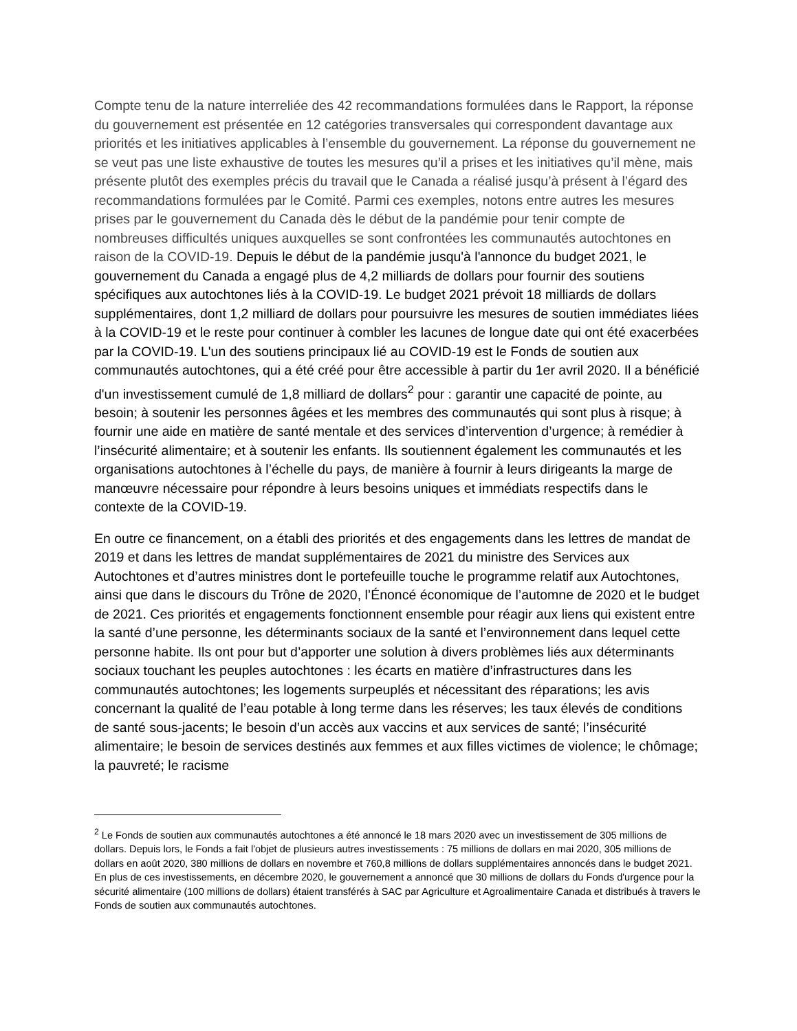Compte tenu de la nature interreliée des 42 recommandations formulées dans le Rapport, la réponse du gouvernement est présentée en 12 catégories transversales qui correspondent davantage aux priorités et les initiatives applicables à l’ensemble du gouvernement. La réponse du gouvernement ne se veut pas une liste exhaustive de toutes les mesures qu’il a prises et les initiatives qu’il mène, mais présente plutôt des exemples précis du travail que le Canada a réalisé jusqu’à présent à l’égard des recommandations formulées par le Comité. Parmi ces exemples, notons entre autres les mesures prises par le gouvernement du Canada dès le début de la pandémie pour tenir compte de nombreuses difficultés uniques auxquelles se sont confrontées les communautés autochtones en raison de la COVID-19. Depuis le début de la pandémie jusqu'à l'annonce du budget 2021, le gouvernement du Canada a engagé plus de 4,2 milliards de dollars pour fournir des soutiens spécifiques aux autochtones liés à la COVID-19. Le budget 2021 prévoit 18 milliards de dollars supplémentaires, dont 1,2 milliard de dollars pour poursuivre les mesures de soutien immédiates liées à la COVID-19 et le reste pour continuer à combler les lacunes de longue date qui ont été exacerbées par la COVID-19. L'un des soutiens principaux lié au COVID-19 est le Fonds de soutien aux communautés autochtones, qui a été créé pour être accessible à partir du 1er avril 2020. Il a bénéficié d'un investissement cumulé de 1,8 milliard de dollars<sup>2</sup> pour : garantir une capacité de pointe, au besoin; à soutenir les personnes âgées et les membres des communautés qui sont plus à risque; à fournir une aide en matière de santé mentale et des services d’intervention d’urgence; à remédier à l’insécurité alimentaire; et à soutenir les enfants. Ils soutiennent également les communautés et les organisations autochtones à l’échelle du pays, de manière à fournir à leurs dirigeants la marge de manœuvre nécessaire pour répondre à leurs besoins uniques et immédiats respectifs dans le contexte de la COVID-19.
En outre ce financement, on a établi des priorités et des engagements dans les lettres de mandat de 2019 et dans les lettres de mandat supplémentaires de 2021 du ministre des Services aux Autochtones et d’autres ministres dont le portefeuille touche le programme relatif aux Autochtones, ainsi que dans le discours du Trône de 2020, l’Énoncé économique de l’automne de 2020 et le budget de 2021. Ces priorités et engagements fonctionnent ensemble pour réagir aux liens qui existent entre la santé d’une personne, les déterminants sociaux de la santé et l’environnement dans lequel cette personne habite. Ils ont pour but d’apporter une solution à divers problèmes liés aux déterminants sociaux touchant les peuples autochtones : les écarts en matière d’infrastructures dans les communautés autochtones; les logements surpeuplés et nécessitant des réparations; les avis concernant la qualité de l’eau potable à long terme dans les réserves; les taux élevés de conditions de santé sous-jacents; le besoin d’un accès aux vaccins et aux services de santé; l’insécurité alimentaire; le besoin de services destinés aux femmes et aux filles victimes de violence; le chômage; la pauvreté; le racisme
<sup>2</sup> Le Fonds de soutien aux communautés autochtones a été annoncé le 18 mars 2020 avec un investissement de 305 millions de dollars. Depuis lors, le Fonds a fait l'objet de plusieurs autres investissements : 75 millions de dollars en mai 2020, 305 millions de dollars en août 2020, 380 millions de dollars en novembre et 760,8 millions de dollars supplémentaires annoncés dans le budget 2021. En plus de ces investissements, en décembre 2020, le gouvernement a annoncé que 30 millions de dollars du Fonds d'urgence pour la sécurité alimentaire (100 millions de dollars) étaient transférés à SAC par Agriculture et Agroalimentaire Canada et distribués à travers le Fonds de soutien aux communautés autochtones.